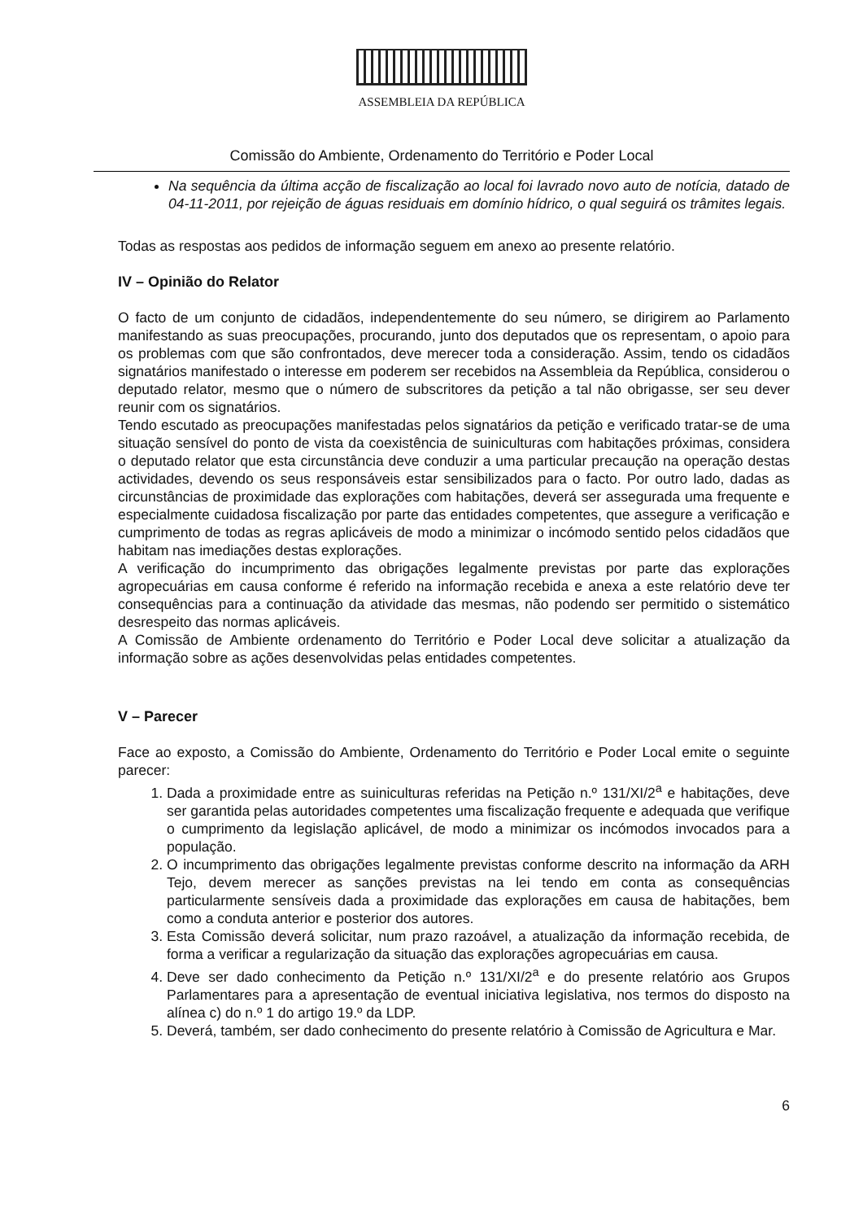ASSEMBLEIA DA REPÚBLICA
Comissão do Ambiente, Ordenamento do Território e Poder Local
Na sequência da última acção de fiscalização ao local foi lavrado novo auto de notícia, datado de 04-11-2011, por rejeição de águas residuais em domínio hídrico, o qual seguirá os trâmites legais.
Todas as respostas aos pedidos de informação seguem em anexo ao presente relatório.
IV – Opinião do Relator
O facto de um conjunto de cidadãos, independentemente do seu número, se dirigirem ao Parlamento manifestando as suas preocupações, procurando, junto dos deputados que os representam, o apoio para os problemas com que são confrontados, deve merecer toda a consideração. Assim, tendo os cidadãos signatários manifestado o interesse em poderem ser recebidos na Assembleia da República, considerou o deputado relator, mesmo que o número de subscritores da petição a tal não obrigasse, ser seu dever reunir com os signatários.
Tendo escutado as preocupações manifestadas pelos signatários da petição e verificado tratar-se de uma situação sensível do ponto de vista da coexistência de suiniculturas com habitações próximas, considera o deputado relator que esta circunstância deve conduzir a uma particular precaução na operação destas actividades, devendo os seus responsáveis estar sensibilizados para o facto. Por outro lado, dadas as circunstâncias de proximidade das explorações com habitações, deverá ser assegurada uma frequente e especialmente cuidadosa fiscalização por parte das entidades competentes, que assegure a verificação e cumprimento de todas as regras aplicáveis de modo a minimizar o incómodo sentido pelos cidadãos que habitam nas imediações destas explorações.
A verificação do incumprimento das obrigações legalmente previstas por parte das explorações agropecuárias em causa conforme é referido na informação recebida e anexa a este relatório deve ter consequências para a continuação da atividade das mesmas, não podendo ser permitido o sistemático desrespeito das normas aplicáveis.
A Comissão de Ambiente ordenamento do Território e Poder Local deve solicitar a atualização da informação sobre as ações desenvolvidas pelas entidades competentes.
V – Parecer
Face ao exposto, a Comissão do Ambiente, Ordenamento do Território e Poder Local emite o seguinte parecer:
1. Dada a proximidade entre as suiniculturas referidas na Petição n.º 131/XI/2<sup>a</sup> e habitações, deve ser garantida pelas autoridades competentes uma fiscalização frequente e adequada que verifique o cumprimento da legislação aplicável, de modo a minimizar os incómodos invocados para a população.
2. O incumprimento das obrigações legalmente previstas conforme descrito na informação da ARH Tejo, devem merecer as sanções previstas na lei tendo em conta as consequências particularmente sensíveis dada a proximidade das explorações em causa de habitações, bem como a conduta anterior e posterior dos autores.
3. Esta Comissão deverá solicitar, num prazo razoável, a atualização da informação recebida, de forma a verificar a regularização da situação das explorações agropecuárias em causa.
4. Deve ser dado conhecimento da Petição n.º 131/XI/2<sup>a</sup> e do presente relatório aos Grupos Parlamentares para a apresentação de eventual iniciativa legislativa, nos termos do disposto na alínea c) do n.º 1 do artigo 19.º da LDP.
5. Deverá, também, ser dado conhecimento do presente relatório à Comissão de Agricultura e Mar.
6